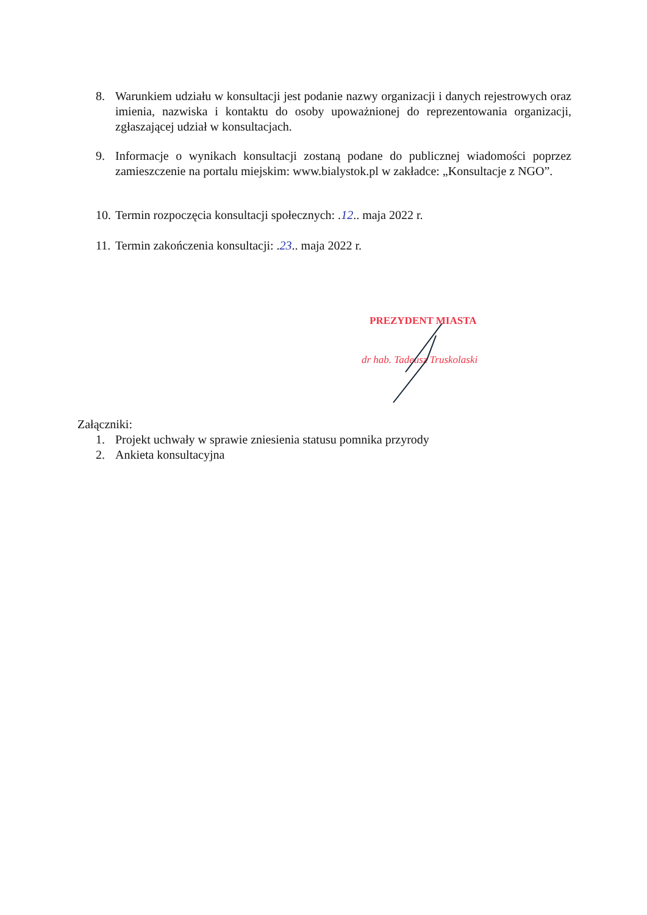8. Warunkiem udziału w konsultacji jest podanie nazwy organizacji i danych rejestrowych oraz imienia, nazwiska i kontaktu do osoby upoważnionej do reprezentowania organizacji, zgłaszającej udział w konsultacjach.
9. Informacje o wynikach konsultacji zostaną podane do publicznej wiadomości poprzez zamieszczenie na portalu miejskim: www.bialystok.pl w zakładce: „Konsultacje z NGO”.
10.
Termin rozpoczęcia konsultacji społecznych: .12.. maja 2022 r.
11.
Termin zakończenia konsultacji: .23.. maja 2022 r.
PREZYDENT MIASTA
dr hab. Tadeusz Truskolaski
Załączniki:
1. Projekt uchwały w sprawie zniesienia statusu pomnika przyrody
2. Ankieta konsultacyjna